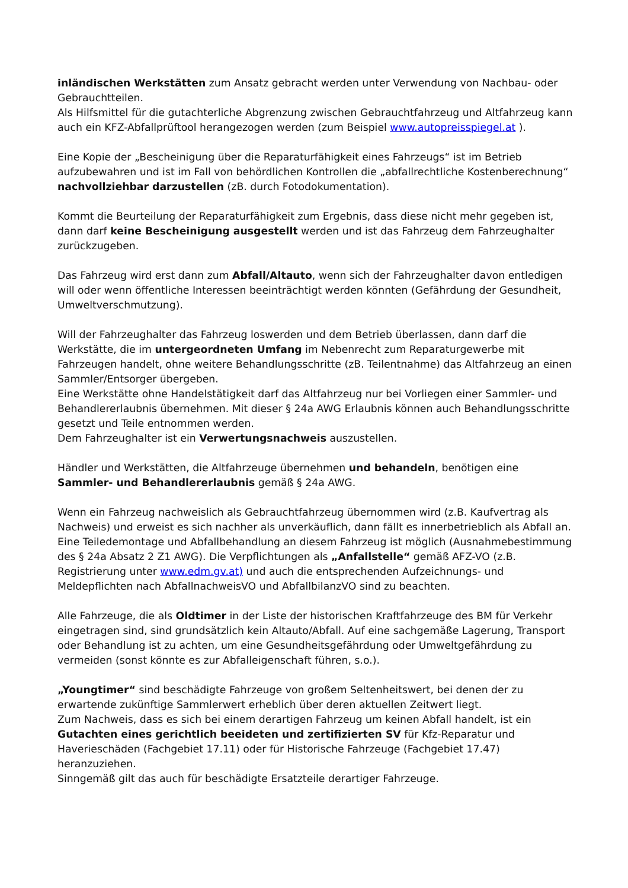inländischen Werkstätten zum Ansatz gebracht werden unter Verwendung von Nachbau- oder Gebrauchtteilen.
Als Hilfsmittel für die gutachterliche Abgrenzung zwischen Gebrauchtfahrzeug und Altfahrzeug kann auch ein KFZ-Abfallprüftool herangezogen werden (zum Beispiel www.autopreisspiegel.at ).
Eine Kopie der „Bescheinigung über die Reparaturfähigkeit eines Fahrzeugs“ ist im Betrieb aufzubewahren und ist im Fall von behördlichen Kontrollen die „abfallrechtliche Kostenberechnung“ nachvollziehbar darzustellen (zB. durch Fotodokumentation).
Kommt die Beurteilung der Reparaturfähigkeit zum Ergebnis, dass diese nicht mehr gegeben ist, dann darf keine Bescheinigung ausgestellt werden und ist das Fahrzeug dem Fahrzeughalter zurückzugeben.
Das Fahrzeug wird erst dann zum Abfall/Altauto, wenn sich der Fahrzeughalter davon entledigen will oder wenn öffentliche Interessen beeinträchtigt werden könnten (Gefährdung der Gesundheit, Umweltverschmutzung).
Will der Fahrzeughalter das Fahrzeug loswerden und dem Betrieb überlassen, dann darf die Werkstätte, die im untergeordneten Umfang im Nebenrecht zum Reparaturgewerbe mit Fahrzeugen handelt, ohne weitere Behandlungsschritte (zB. Teilentnahme) das Altfahrzeug an einen Sammler/Entsorger übergeben.
Eine Werkstätte ohne Handelstätigkeit darf das Altfahrzeug nur bei Vorliegen einer Sammler- und Behandlererlaubnis übernehmen. Mit dieser § 24a AWG Erlaubnis können auch Behandlungsschritte gesetzt und Teile entnommen werden.
Dem Fahrzeughalter ist ein Verwertungsnachweis auszustellen.
Händler und Werkstätten, die Altfahrzeuge übernehmen und behandeln, benötigen eine Sammler- und Behandlererlaubnis gemäß § 24a AWG.
Wenn ein Fahrzeug nachweislich als Gebrauchtfahrzeug übernommen wird (z.B. Kaufvertrag als Nachweis) und erweist es sich nachher als unverkäuflich, dann fällt es innerbetrieblich als Abfall an. Eine Teiledemontage und Abfallbehandlung an diesem Fahrzeug ist möglich (Ausnahmebestimmung des § 24a Absatz 2 Z1 AWG). Die Verpflichtungen als „Anfallstelle“ gemäß AFZ-VO (z.B. Registrierung unter www.edm.gv.at) und auch die entsprechenden Aufzeichnungs- und Meldepflichten nach AbfallnachweisVO und AbfallbilanzVO sind zu beachten.
Alle Fahrzeuge, die als Oldtimer in der Liste der historischen Kraftfahrzeuge des BM für Verkehr eingetragen sind, sind grundsätzlich kein Altauto/Abfall. Auf eine sachgemäße Lagerung, Transport oder Behandlung ist zu achten, um eine Gesundheitsgefährdung oder Umweltgefährdung zu vermeiden (sonst könnte es zur Abfalleigenschaft führen, s.o.).
„Youngtimer“ sind beschädigte Fahrzeuge von großem Seltenheitswert, bei denen der zu erwartende zukünftige Sammlerwert erheblich über deren aktuellen Zeitwert liegt.
Zum Nachweis, dass es sich bei einem derartigen Fahrzeug um keinen Abfall handelt, ist ein Gutachten eines gerichtlich beeideten und zertifizierten SV für Kfz-Reparatur und Haverieschäden (Fachgebiet 17.11) oder für Historische Fahrzeuge (Fachgebiet 17.47) heranzuziehen.
Sinngemäß gilt das auch für beschädigte Ersatzteile derartiger Fahrzeuge.